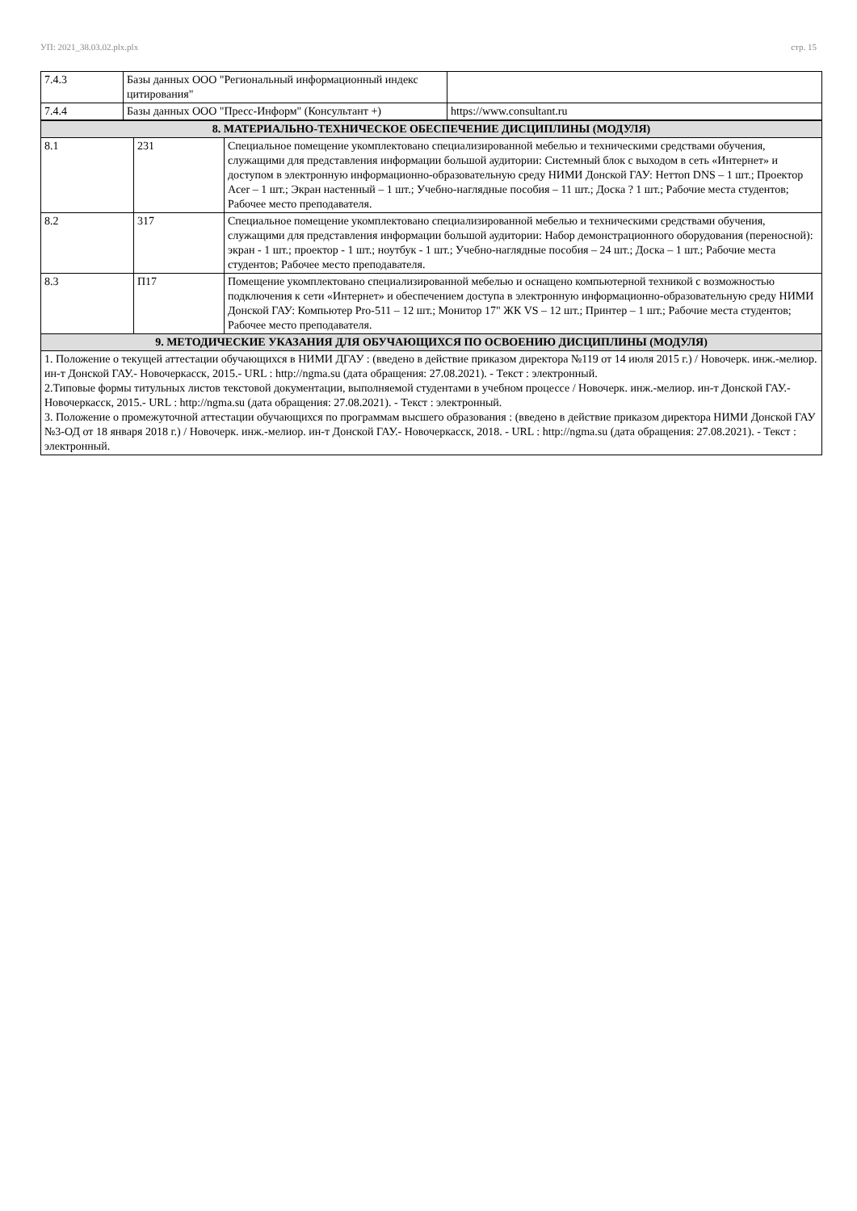УП: 2021_38.03.02.plx.plx стр. 15
| 7.4.3 | Базы данных ООО "Региональный информационный индекс цитирования" | |
| 7.4.4 | Базы данных ООО "Пресс-Информ" (Консультант +) | https://www.consultant.ru |
| 8. МАТЕРИАЛЬНО-ТЕХНИЧЕСКОЕ ОБЕСПЕЧЕНИЕ ДИСЦИПЛИНЫ (МОДУЛЯ) | | |
| --- | --- | --- |
| 8.1 | 231 | Специальное помещение укомплектовано специализированной мебелью и техническими средствами обучения, служащими для представления информации большой аудитории: Системный блок с выходом в сеть «Интернет» и доступом в электронную информационно-образовательную среду НИМИ Донской ГАУ: Неттоп DNS – 1 шт.; Проектор Acer – 1 шт.; Экран настенный – 1 шт.; Учебно-наглядные пособия – 11 шт.; Доска ? 1 шт.; Рабочие места студентов; Рабочее место преподавателя. |
| 8.2 | 317 | Специальное помещение укомплектовано специализированной мебелью и техническими средствами обучения, служащими для представления информации большой аудитории: Набор демонстрационного оборудования (переносной): экран - 1 шт.; проектор - 1 шт.; ноутбук - 1 шт.; Учебно-наглядные пособия – 24 шт.; Доска – 1 шт.; Рабочие места студентов; Рабочее место преподавателя. |
| 8.3 | П17 | Помещение укомплектовано специализированной мебелью и оснащено компьютерной техникой с возможностью подключения к сети «Интернет» и обеспечением доступа в электронную информационно-образовательную среду НИМИ Донской ГАУ: Компьютер Pro-511 – 12 шт.; Монитор 17" ЖК VS – 12 шт.; Принтер – 1 шт.; Рабочие места студентов; Рабочее место преподавателя. |
| 9. МЕТОДИЧЕСКИЕ УКАЗАНИЯ ДЛЯ ОБУЧАЮЩИХСЯ ПО ОСВОЕНИЮ ДИСЦИПЛИНЫ (МОДУЛЯ) | | |
| 1. Положение о текущей аттестации обучающихся в НИМИ ДГАУ : (введено в действие приказом директора №119 от 14 июля 2015 г.) / Новочерк. инж.-мелиор. ин-т Донской ГАУ.- Новочеркасск, 2015.- URL : http://ngma.su (дата обращения: 27.08.2021). - Текст : электронный. 2.Типовые формы титульных листов текстовой документации, выполняемой студентами в учебном процессе / Новочерк. инж.-мелиор. ин-т Донской ГАУ.- Новочеркасск, 2015.- URL : http://ngma.su (дата обращения: 27.08.2021). - Текст : электронный. 3. Положение о промежуточной аттестации обучающихся по программам высшего образования : (введено в действие приказом директора НИМИ Донской ГАУ №3-ОД от 18 января 2018 г.) / Новочерк. инж.-мелиор. ин-т Донской ГАУ.- Новочеркасск, 2018. - URL : http://ngma.su (дата обращения: 27.08.2021). - Текст : электронный. | | |